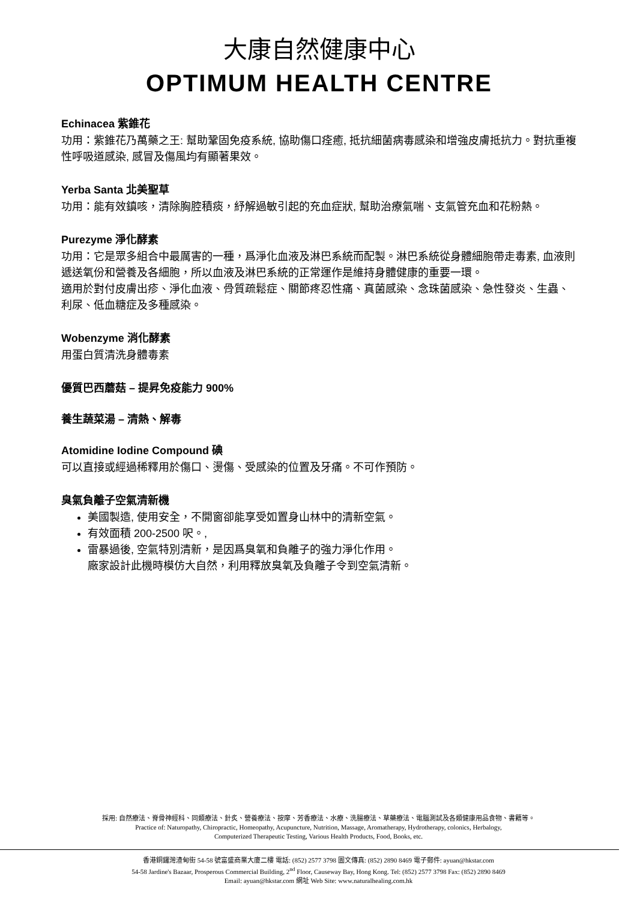大康自然健康中心
OPTIMUM HEALTH CENTRE
Echinacea 紫錐花
功用：紫錐花乃萬藥之王: 幫助鞏固免疫系統, 協助傷口痊癒, 抵抗細菌病毒感染和增強皮膚抵抗力。對抗重複性呼吸道感染, 感冒及傷風均有顯著果效。
Yerba Santa 北美聖草
功用：能有效鎮咳，清除胸腔積痰，紓解過敏引起的充血症狀, 幫助治療氣喘、支氣管充血和花粉熱。
Purezyme 淨化酵素
功用：它是眾多組合中最厲害的一種，爲淨化血液及淋巴系統而配製。淋巴系統從身體細胞帶走毒素, 血液則遞送氧份和營養及各細胞，所以血液及淋巴系統的正常運作是維持身體健康的重要一環。
適用於對付皮膚出疹、淨化血液、骨質疏鬆症、關節疼忍性痛、真菌感染、念珠菌感染、急性發炎、生蟲、利尿、低血糖症及多種感染。
Wobenzyme 消化酵素
用蛋白質清洗身體毒素
優質巴西蘑菇 – 提昇免疫能力 900%
養生蔬菜湯 – 清熱、解毒
Atomidine Iodine Compound 碘
可以直接或經過稀釋用於傷口、燙傷、受感染的位置及牙痛。不可作預防。
臭氣負離子空氣清新機
美國製造, 使用安全，不開窗卻能享受如置身山林中的清新空氣。
有效面積 200-2500 呎。,
雷暴過後, 空氣特別清新，是因爲臭氧和負離子的強力淨化作用。
廠家設計此機時模仿大自然，利用釋放臭氧及負離子令到空氣清新。
採用: 自然療法、脊骨神經科、同類療法、針炙、營養療法、按摩、芳香療法、水療、洗腸療法、草藥療法、電腦測試及各類健康用品食物、書籍等。
Practice of: Naturopathy, Chiropractic, Homeopathy, Acupuncture, Nutrition, Massage, Aromatherapy, Hydrotherapy, colonics, Herbalogy,
Computerized Therapeutic Testing, Various Health Products, Food, Books, etc.
香港銅鑼灣渣甸街 54-58 號富盛商業大廈二樓 電話: (852) 2577 3798 圖文傳真: (852) 2890 8469 電子郵件: ayuan@hkstar.com
54-58 Jardine's Bazaar, Prosperous Commercial Building, 2<sup>nd</sup> Floor, Causeway Bay, Hong Kong. Tel: (852) 2577 3798 Fax: (852) 2890 8469
Email: ayuan@hkstar.com 網址 Web Site: www.naturalhealing.com.hk